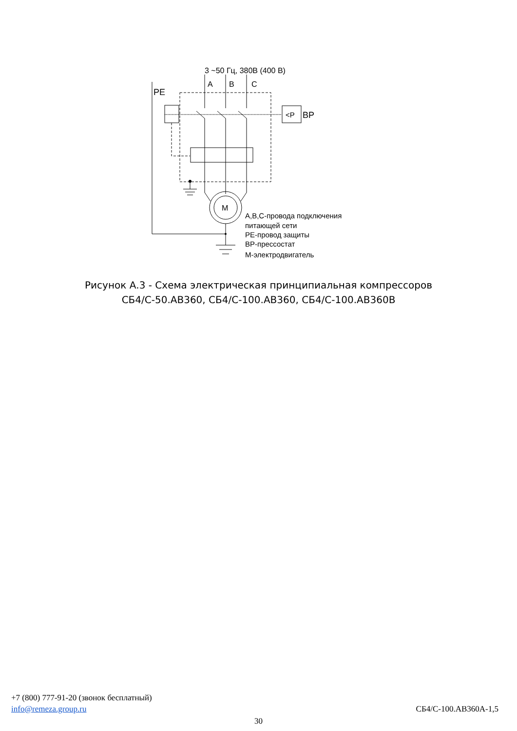3 ~50 Гц, 380В (400 В)
A
B
C
PE
<P
BP
M
А,В,С-провода подключения
питающей сети
РЕ-провод защиты
ВР-прессостат
М-электродвигатель
Рисунок А.3 - Схема электрическая принципиальная компрессоров
СБ4/С-50.АВ360, СБ4/С-100.АВ360, СБ4/С-100.АВ360В
+7 (800) 777-91-20 (звонок бесплатный)
info@remeza.group.ru СБ4/С-100.АВ360А-1,5
30